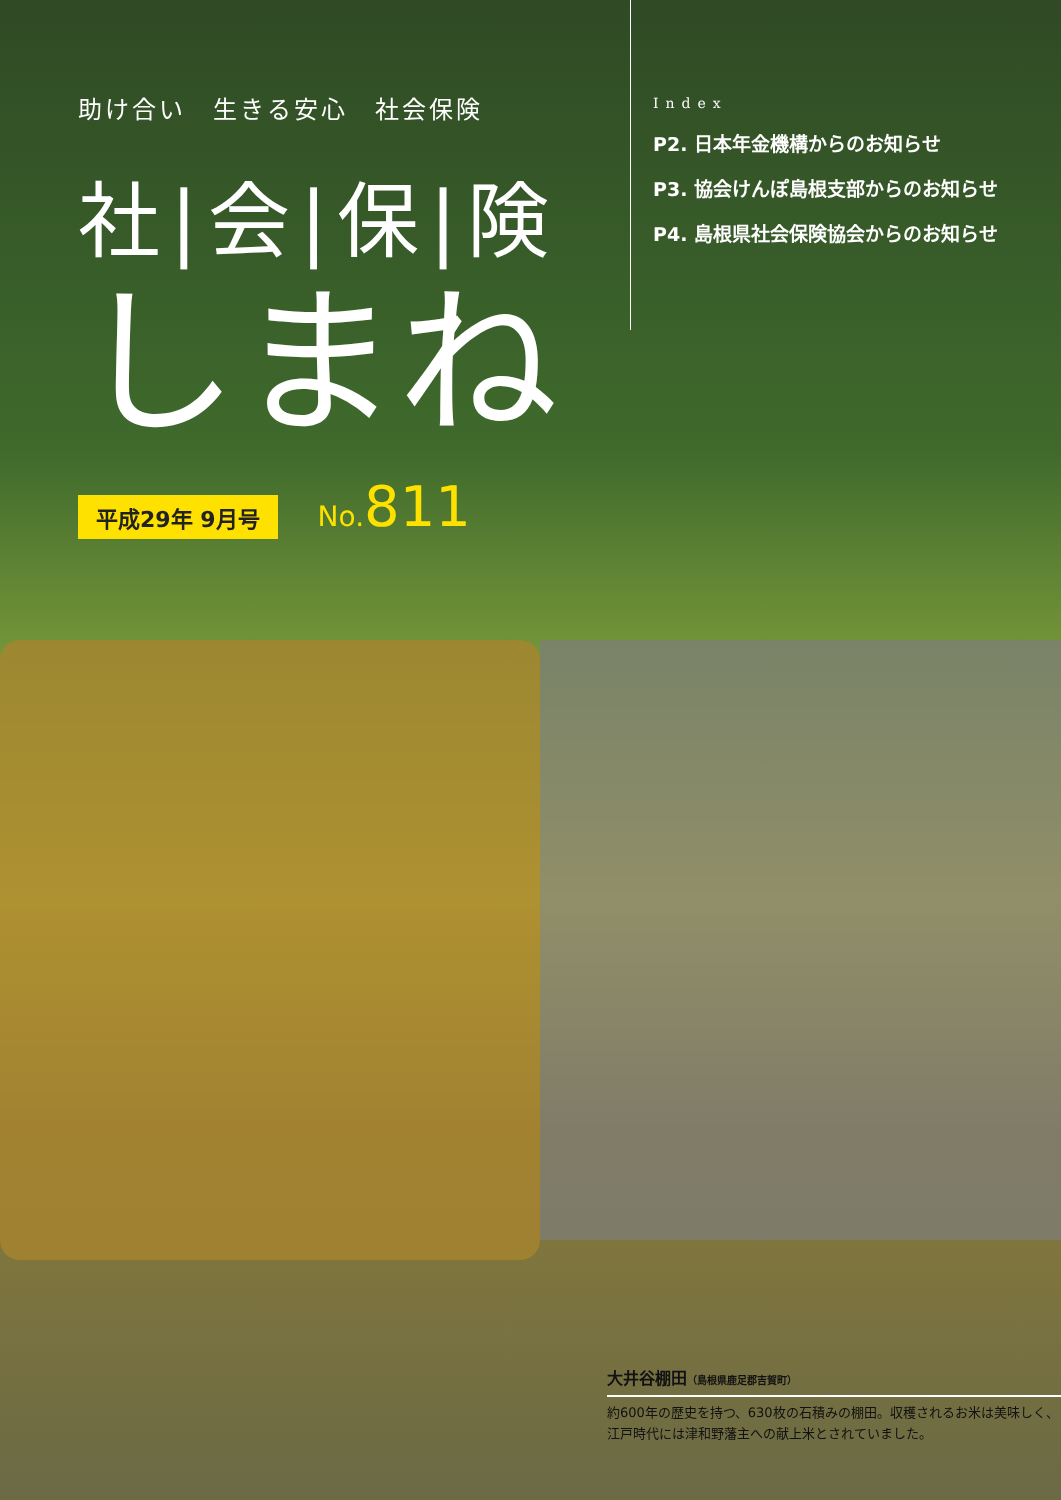助け合い　生きる安心　社会保険
社|会|保|険
しまね
平成29年 9月号
No. 811
Index
P2. 日本年金機構からのお知らせ
P3. 協会けんぽ島根支部からのお知らせ
P4. 島根県社会保険協会からのお知らせ
大井谷棚田（島根県鹿足郡吉賀町）
約600年の歴史を持つ、630枚の石積みの棚田。収穫されるお米は美味しく、江戸時代には津和野藩主への献上米とされていました。